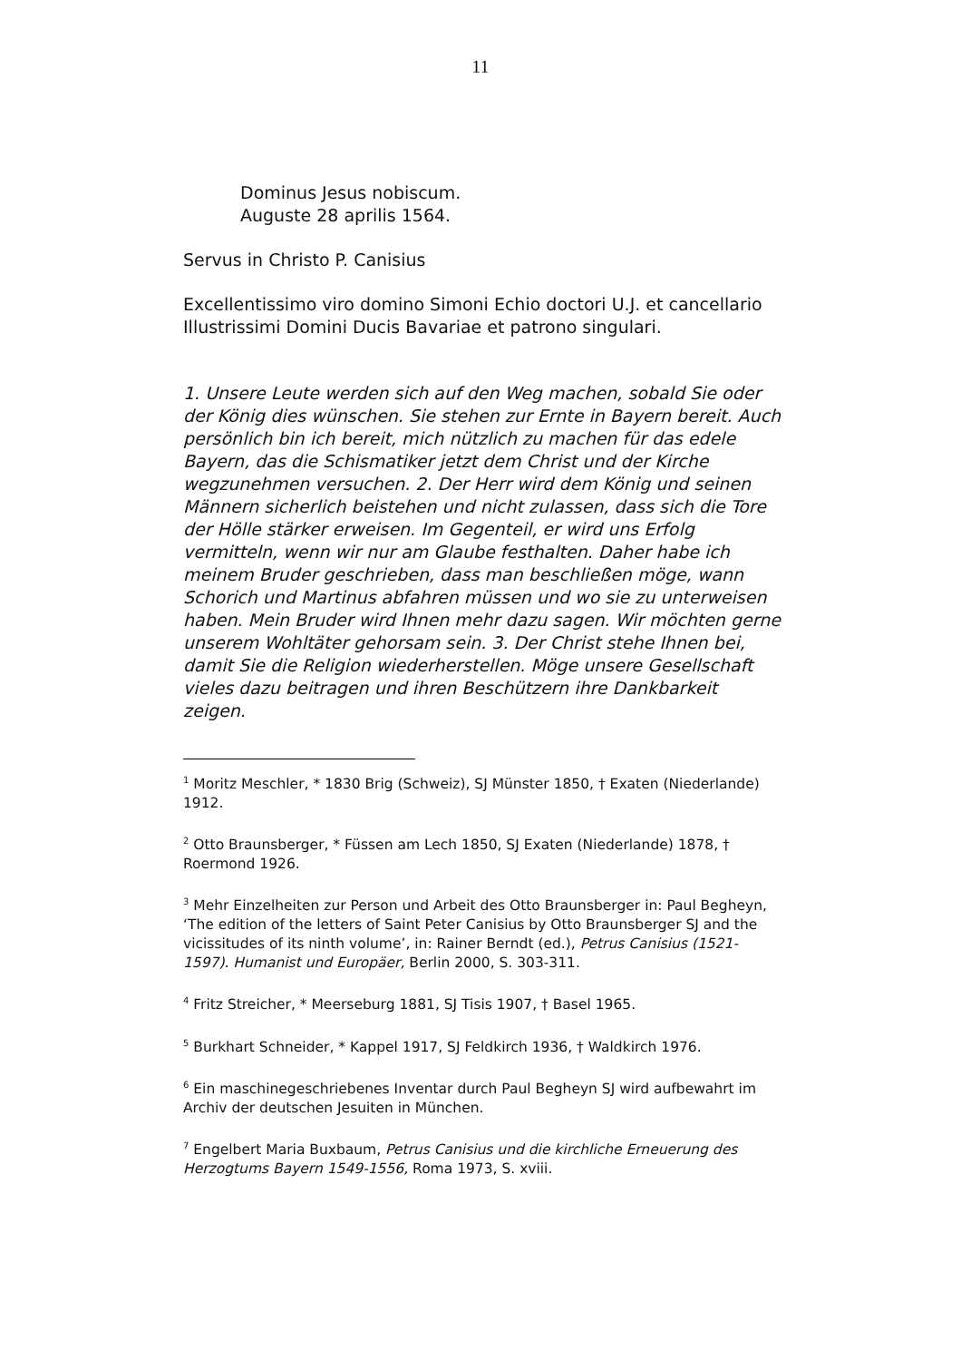11
Dominus Jesus nobiscum.
Auguste 28 aprilis 1564.
Servus in Christo P. Canisius
Excellentissimo viro domino Simoni Echio doctori U.J. et cancellario Illustrissimi Domini Ducis Bavariae et patrono singulari.
1. Unsere Leute werden sich auf den Weg machen, sobald Sie oder der König dies wünschen. Sie stehen zur Ernte in Bayern bereit. Auch persönlich bin ich bereit, mich nützlich zu machen für das edele Bayern, das die Schismatiker jetzt dem Christ und der Kirche wegzunehmen versuchen. 2. Der Herr wird dem König und seinen Männern sicherlich beistehen und nicht zulassen, dass sich die Tore der Hölle stärker erweisen. Im Gegenteil, er wird uns Erfolg vermitteln, wenn wir nur am Glaube festhalten. Daher habe ich meinem Bruder geschrieben, dass man beschließen möge, wann Schorich und Martinus abfahren müssen und wo sie zu unterweisen haben. Mein Bruder wird Ihnen mehr dazu sagen. Wir möchten gerne unserem Wohltäter gehorsam sein. 3. Der Christ stehe Ihnen bei, damit Sie die Religion wiederherstellen. Möge unsere Gesellschaft vieles dazu beitragen und ihren Beschützern ihre Dankbarkeit zeigen.
<sup>1</sup> Moritz Meschler, * 1830 Brig (Schweiz), SJ Münster 1850, † Exaten (Niederlande) 1912.
<sup>2</sup> Otto Braunsberger, * Füssen am Lech 1850, SJ Exaten (Niederlande) 1878, † Roermond 1926.
<sup>3</sup> Mehr Einzelheiten zur Person und Arbeit des Otto Braunsberger in: Paul Begheyn, ‘The edition of the letters of Saint Peter Canisius by Otto Braunsberger SJ and the vicissitudes of its ninth volume’, in: Rainer Berndt (ed.), Petrus Canisius (1521-1597). Humanist und Europäer, Berlin 2000, S. 303-311.
<sup>4</sup> Fritz Streicher, * Meerseburg 1881, SJ Tisis 1907, † Basel 1965.
<sup>5</sup> Burkhart Schneider, * Kappel 1917, SJ Feldkirch 1936, † Waldkirch 1976.
<sup>6</sup> Ein maschinegeschriebenes Inventar durch Paul Begheyn SJ wird aufbewahrt im Archiv der deutschen Jesuiten in München.
<sup>7</sup> Engelbert Maria Buxbaum, Petrus Canisius und die kirchliche Erneuerung des Herzogtums Bayern 1549-1556, Roma 1973, S. xviii.